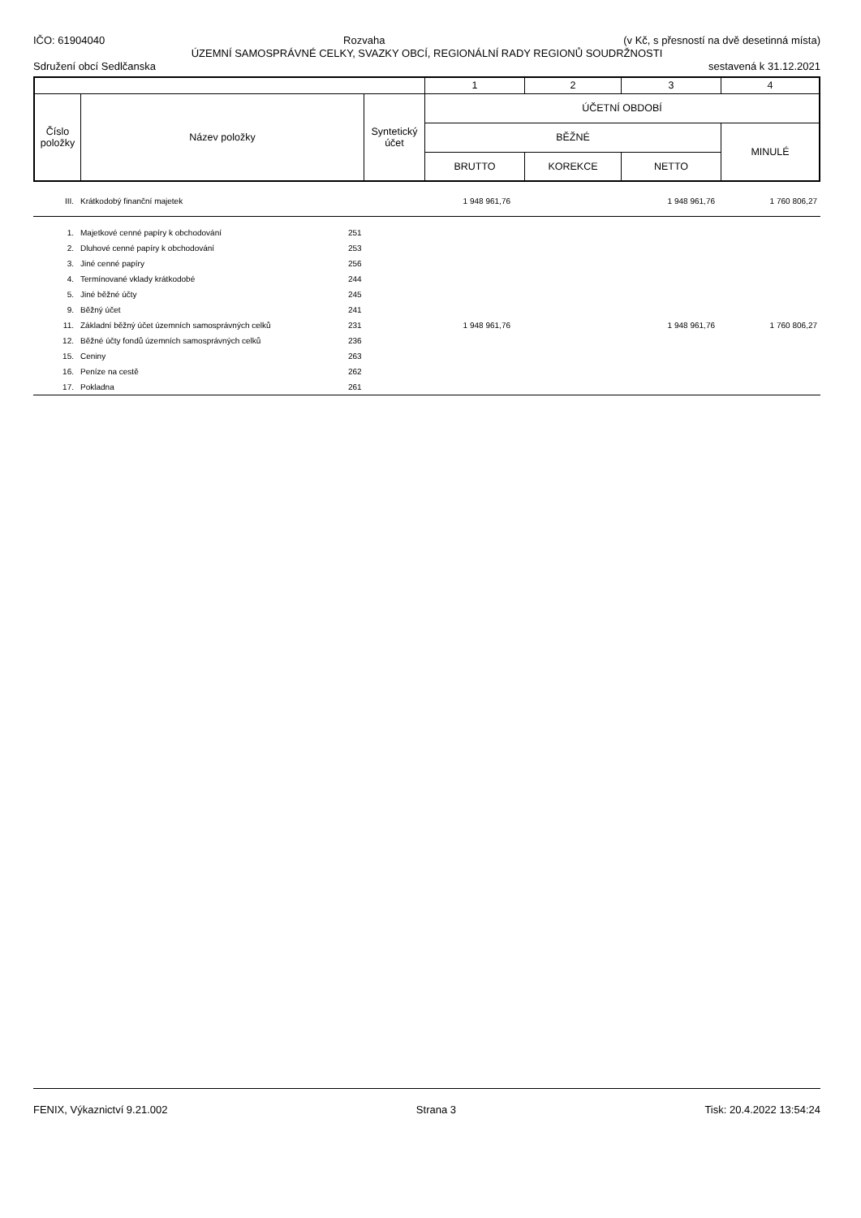IČO: 61904040 Rozvaha (v Kč, s přesností na dvě desetinná místa)
ÚZEMNÍ SAMOSPRÁVNÉ CELKY, SVAZKY OBCÍ, REGIONÁLNÍ RADY REGIONŮ SOUDRŽNOSTI
Sdružení obcí Sedlčanska sestavená k 31.12.2021
| | | | 1 | 2 | 3 | 4 |
| Číslo položky | Název položky | Syntetický účet | ÚČETNÍ OBDOBÍ | | | |
| | | | BĚŽNÉ | | | MINULÉ |
| | | | BRUTTO | KOREKCE | NETTO | |
| III. | Krátkodobý finanční majetek | | 1 948 961,76 | | 1 948 961,76 | 1 760 806,27 |
| 1. | Majetkové cenné papíry k obchodování | 251 | | | | |
| 2. | Dluhové cenné papíry k obchodování | 253 | | | | |
| 3. | Jiné cenné papíry | 256 | | | | |
| 4. | Termínované vklady krátkodobé | 244 | | | | |
| 5. | Jiné běžné účty | 245 | | | | |
| 9. | Běžný účet | 241 | | | | |
| 11. | Základní běžný účet územních samosprávných celků | 231 | 1 948 961,76 | | 1 948 961,76 | 1 760 806,27 |
| 12. | Běžné účty fondů územních samosprávných celků | 236 | | | | |
| 15. | Ceniny | 263 | | | | |
| 16. | Peníze na cestě | 262 | | | | |
| 17. | Pokladna | 261 | | | | |
FENIX, Výkaznictví 9.21.002 Strana 3 Tisk: 20.4.2022 13:54:24